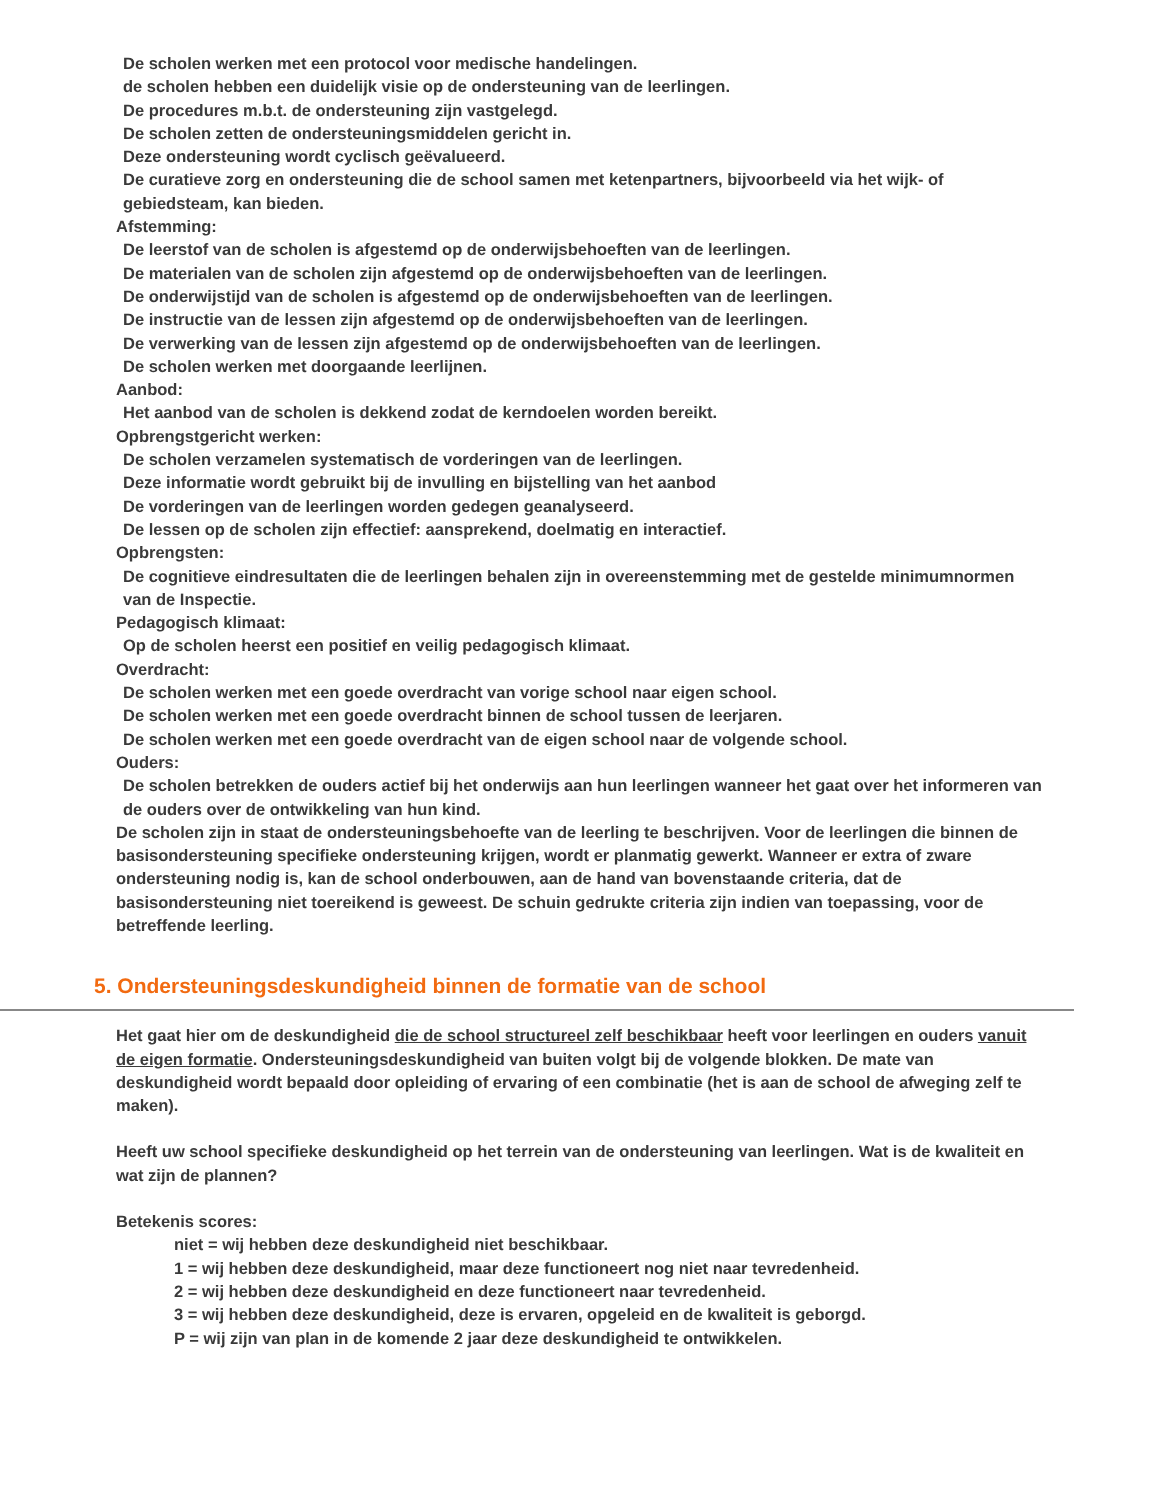De scholen werken met een protocol voor medische handelingen.
de scholen hebben een duidelijk visie op de ondersteuning van de leerlingen.
De procedures m.b.t. de ondersteuning zijn vastgelegd.
De scholen zetten de ondersteuningsmiddelen gericht in.
Deze ondersteuning wordt cyclisch geëvalueerd.
De curatieve zorg en ondersteuning die de school samen met ketenpartners, bijvoorbeeld via het wijk- of gebiedsteam, kan bieden.
Afstemming:
De leerstof van de scholen is afgestemd op de onderwijsbehoeften van de leerlingen.
De materialen van de scholen zijn afgestemd op de onderwijsbehoeften van de leerlingen.
De onderwijstijd van de scholen is afgestemd op de onderwijsbehoeften van de leerlingen.
De instructie van de lessen zijn afgestemd op de onderwijsbehoeften van de leerlingen.
De verwerking van de lessen zijn afgestemd op de onderwijsbehoeften van de leerlingen.
De scholen werken met doorgaande leerlijnen.
Aanbod:
Het aanbod van de scholen is dekkend zodat de kerndoelen worden bereikt.
Opbrengstgericht werken:
De scholen verzamelen systematisch de vorderingen van de leerlingen.
Deze informatie wordt gebruikt bij de invulling en bijstelling van het aanbod
De vorderingen van de leerlingen worden gedegen geanalyseerd.
De lessen op de scholen zijn effectief: aansprekend, doelmatig en interactief.
Opbrengsten:
De cognitieve eindresultaten die de leerlingen behalen zijn in overeenstemming met de gestelde minimumnormen van de Inspectie.
Pedagogisch klimaat:
Op de scholen heerst een positief en veilig pedagogisch klimaat.
Overdracht:
De scholen werken met een goede overdracht van vorige school naar eigen school.
De scholen werken met een goede overdracht binnen de school tussen de leerjaren.
De scholen werken met een goede overdracht van de eigen school naar de volgende school.
Ouders:
De scholen betrekken de ouders actief bij het onderwijs aan hun leerlingen wanneer het gaat over het informeren van de ouders over de ontwikkeling van hun kind.
De scholen zijn in staat de ondersteuningsbehoefte van de leerling te beschrijven. Voor de leerlingen die binnen de basisondersteuning specifieke ondersteuning krijgen, wordt er planmatig gewerkt. Wanneer er extra of zware ondersteuning nodig is, kan de school onderbouwen, aan de hand van bovenstaande criteria, dat de basisondersteuning niet toereikend is geweest. De schuin gedrukte criteria zijn indien van toepassing, voor de betreffende leerling.
5. Ondersteuningsdeskundigheid binnen de formatie van de school
Het gaat hier om de deskundigheid die de school structureel zelf beschikbaar heeft voor leerlingen en ouders vanuit de eigen formatie. Ondersteuningsdeskundigheid van buiten volgt bij de volgende blokken. De mate van deskundigheid wordt bepaald door opleiding of ervaring of een combinatie (het is aan de school de afweging zelf te maken).
Heeft uw school specifieke deskundigheid op het terrein van de ondersteuning van leerlingen. Wat is de kwaliteit en wat zijn de plannen?
Betekenis scores:
niet = wij hebben deze deskundigheid niet beschikbaar.
1 = wij hebben deze deskundigheid, maar deze functioneert nog niet naar tevredenheid.
2 = wij hebben deze deskundigheid en deze functioneert naar tevredenheid.
3 = wij hebben deze deskundigheid, deze is ervaren, opgeleid en de kwaliteit is geborgd.
P = wij zijn van plan in de komende 2 jaar deze deskundigheid te ontwikkelen.